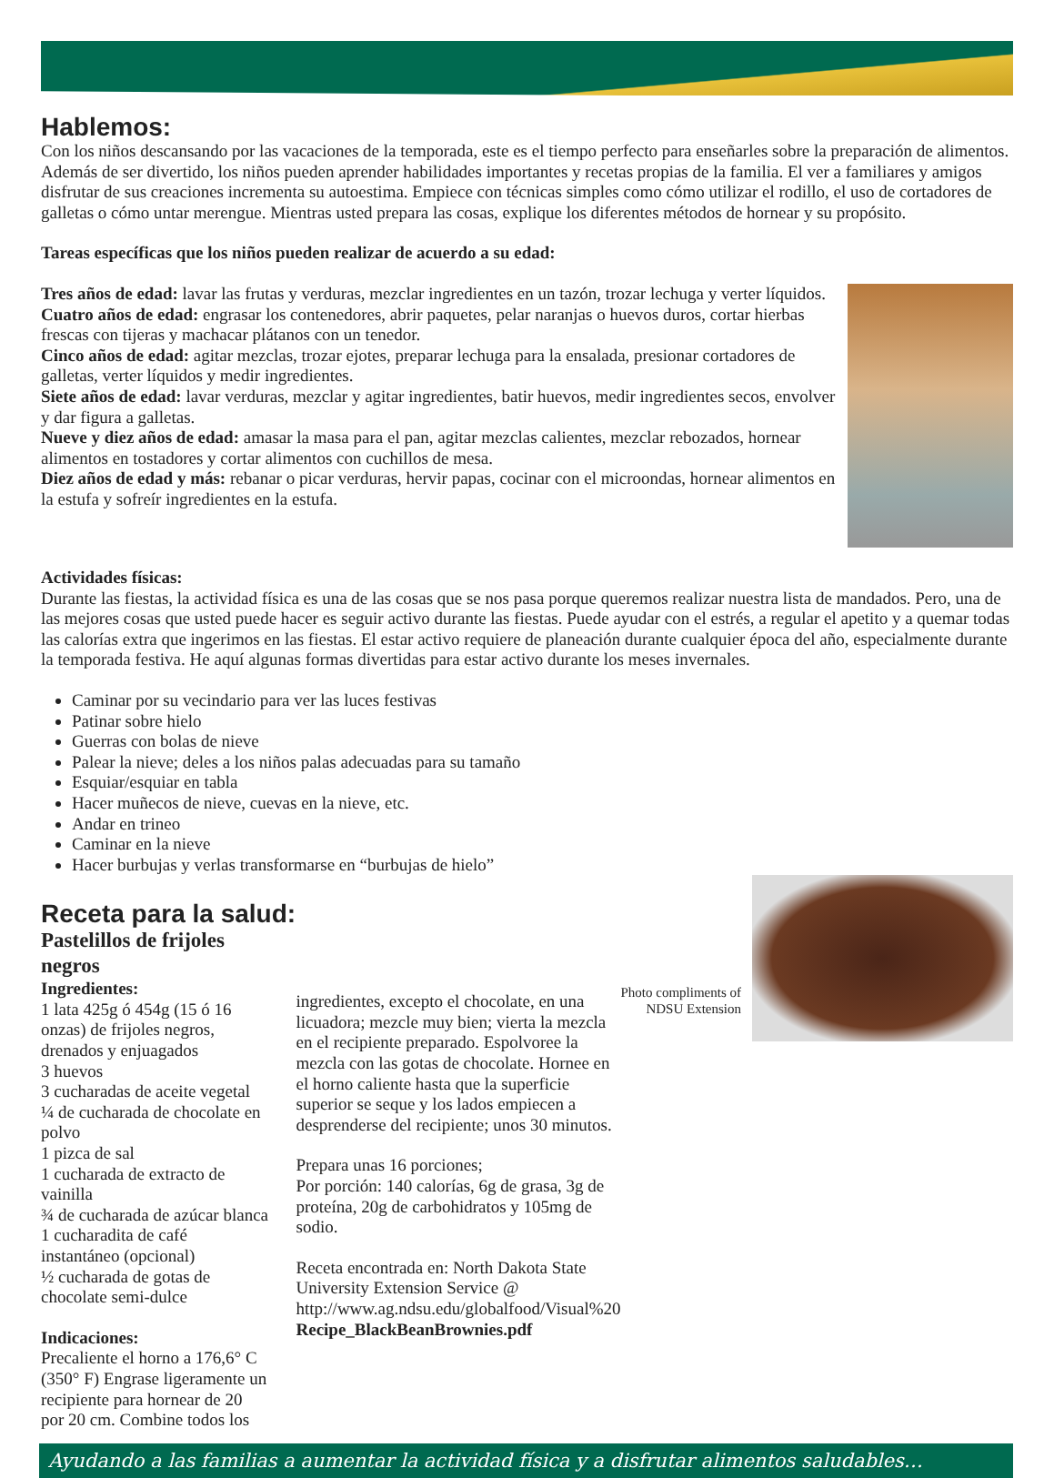Hablemos:
Con los niños descansando por las vacaciones de la temporada, este es el tiempo perfecto para enseñarles sobre la preparación de alimentos. Además de ser divertido, los niños pueden aprender habilidades importantes y recetas propias de la familia. El ver a familiares y amigos disfrutar de sus creaciones incrementa su autoestima. Empiece con técnicas simples como cómo utilizar el rodillo, el uso de cortadores de galletas o cómo untar merengue. Mientras usted prepara las cosas, explique los diferentes métodos de hornear y su propósito.
Tareas específicas que los niños pueden realizar de acuerdo a su edad:
Tres años de edad: lavar las frutas y verduras, mezclar ingredientes en un tazón, trozar lechuga y verter líquidos.
Cuatro años de edad: engrasar los contenedores, abrir paquetes, pelar naranjas o huevos duros, cortar hierbas frescas con tijeras y machacar plátanos con un tenedor.
Cinco años de edad: agitar mezclas, trozar ejotes, preparar lechuga para la ensalada, presionar cortadores de galletas, verter líquidos y medir ingredientes.
Siete años de edad: lavar verduras, mezclar y agitar ingredientes, batir huevos, medir ingredientes secos, envolver y dar figura a galletas.
Nueve y diez años de edad: amasar la masa para el pan, agitar mezclas calientes, mezclar rebozados, hornear alimentos en tostadores y cortar alimentos con cuchillos de mesa.
Diez años de edad y más: rebanar o picar verduras, hervir papas, cocinar con el microondas, hornear alimentos en la estufa y sofreír ingredientes en la estufa.
Actividades físicas:
Durante las fiestas, la actividad física es una de las cosas que se nos pasa porque queremos realizar nuestra lista de mandados. Pero, una de las mejores cosas que usted puede hacer es seguir activo durante las fiestas. Puede ayudar con el estrés, a regular el apetito y a quemar todas las calorías extra que ingerimos en las fiestas. El estar activo requiere de planeación durante cualquier época del año, especialmente durante la temporada festiva. He aquí algunas formas divertidas para estar activo durante los meses invernales.
Caminar por su vecindario para ver las luces festivas
Patinar sobre hielo
Guerras con bolas de nieve
Palear la nieve; deles a los niños palas adecuadas para su tamaño
Esquiar/esquiar en tabla
Hacer muñecos de nieve, cuevas en la nieve, etc.
Andar en trineo
Caminar en la nieve
Hacer burbujas y verlas transformarse en “burbujas de hielo”
Photo compliments of
NDSU Extension
Receta para la salud:
Pastelillos de frijoles negros
Ingredientes:
1 lata 425g ó 454g (15 ó 16 onzas) de frijoles negros, drenados y enjuagados
3 huevos
3 cucharadas de aceite vegetal
¼ de cucharada de chocolate en polvo
1 pizca de sal
1 cucharada de extracto de vainilla
¾ de cucharada de azúcar blanca
1 cucharadita de café instantáneo (opcional)
½ cucharada de gotas de chocolate semi-dulce
Indicaciones:
Precaliente el horno a 176,6° C (350° F) Engrase ligeramente un recipiente para hornear de 20 por 20 cm. Combine todos los
ingredientes, excepto el chocolate, en una licuadora; mezcle muy bien; vierta la mezcla en el recipiente preparado. Espolvoree la mezcla con las gotas de chocolate. Hornee en el horno caliente hasta que la superficie superior se seque y los lados empiecen a desprenderse del recipiente; unos 30 minutos.
Prepara unas 16 porciones;
Por porción: 140 calorías, 6g de grasa, 3g de proteína, 20g de carbohidratos y 105mg de sodio.
Receta encontrada en: North Dakota State University Extension Service @ http://www.ag.ndsu.edu/globalfood/Visual%20 Recipe_BlackBeanBrownies.pdf
Ayudando a las familias a aumentar la actividad física y a disfrutar alimentos saludables…